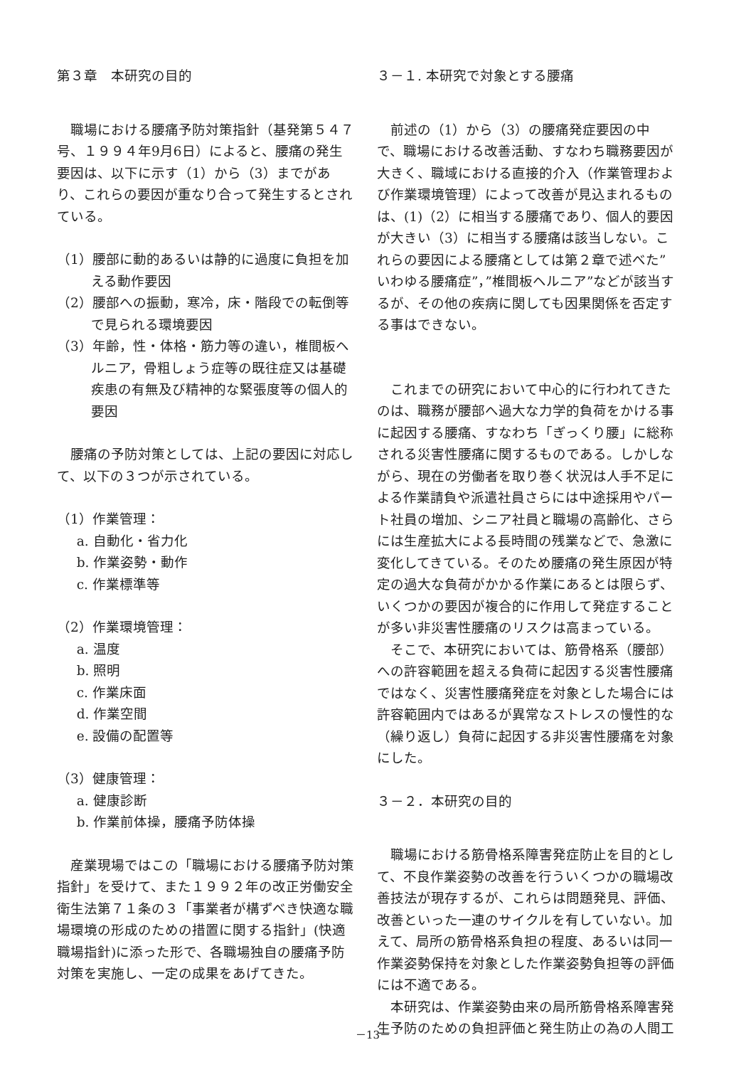第３章　本研究の目的
職場における腰痛予防対策指針（基発第５４７号、１９９４年9月6日）によると、腰痛の発生要因は、以下に示す（1）から（3）までがあり、これらの要因が重なり合って発生するとされている。
（1）腰部に動的あるいは静的に過度に負担を加える動作要因
（2）腰部への振動，寒冷，床・階段での転倒等で見られる環境要因
（3）年齢，性・体格・筋力等の違い，椎間板ヘルニア，骨粗しょう症等の既往症又は基礎疾患の有無及び精神的な緊張度等の個人的要因
腰痛の予防対策としては、上記の要因に対応して、以下の３つが示されている。
（1）作業管理：
a. 自動化・省力化
b. 作業姿勢・動作
c. 作業標準等
（2）作業環境管理：
a. 温度
b. 照明
c. 作業床面
d. 作業空間
e. 設備の配置等
（3）健康管理：
a. 健康診断
b. 作業前体操，腰痛予防体操
産業現場ではこの「職場における腰痛予防対策指針」を受けて、また１９９２年の改正労働安全衛生法第７１条の３「事業者が構ずべき快適な職場環境の形成のための措置に関する指針」(快適職場指針)に添った形で、各職場独自の腰痛予防対策を実施し、一定の成果をあげてきた。
３－１. 本研究で対象とする腰痛
前述の（1）から（3）の腰痛発症要因の中で、職場における改善活動、すなわち職務要因が大きく、職域における直接的介入（作業管理および作業環境管理）によって改善が見込まれるものは、(1)（2）に相当する腰痛であり、個人的要因が大きい（3）に相当する腰痛は該当しない。これらの要因による腰痛としては第２章で述べた”いわゆる腰痛症”，”椎間板ヘルニア”などが該当するが、その他の疾病に関しても因果関係を否定する事はできない。
これまでの研究において中心的に行われてきたのは、職務が腰部へ過大な力学的負荷をかける事に起因する腰痛、すなわち「ぎっくり腰」に総称される災害性腰痛に関するものである。しかしながら、現在の労働者を取り巻く状況は人手不足による作業請負や派遣社員さらには中途採用やパート社員の増加、シニア社員と職場の高齢化、さらには生産拡大による長時間の残業などで、急激に変化してきている。そのため腰痛の発生原因が特定の過大な負荷がかかる作業にあるとは限らず、いくつかの要因が複合的に作用して発症することが多い非災害性腰痛のリスクは高まっている。
そこで、本研究においては、筋骨格系（腰部）への許容範囲を超える負荷に起因する災害性腰痛ではなく、災害性腰痛発症を対象とした場合には許容範囲内ではあるが異常なストレスの慢性的な（繰り返し）負荷に起因する非災害性腰痛を対象にした。
３－２．本研究の目的
職場における筋骨格系障害発症防止を目的として、不良作業姿勢の改善を行ういくつかの職場改善技法が現存するが、これらは問題発見、評価、改善といった一連のサイクルを有していない。加えて、局所の筋骨格系負担の程度、あるいは同一作業姿勢保持を対象とした作業姿勢負担等の評価には不適である。
本研究は、作業姿勢由来の局所筋骨格系障害発生予防のための負担評価と発生防止の為の人間工
－13－